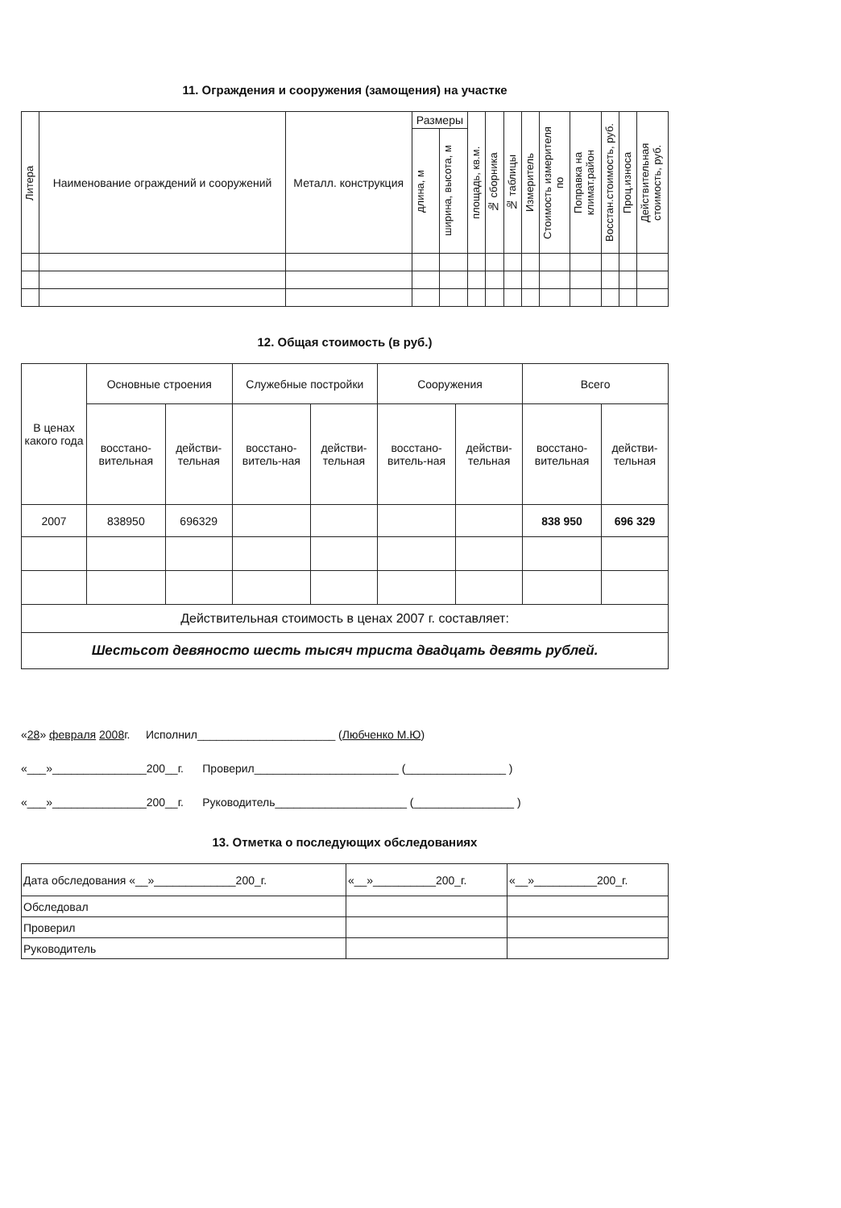11. Ограждения и сооружения (замощения) на участке
| Литера | Наименование ограждений и сооружений | Металл. конструкция | Размеры | | площадь, кв.м. | № сборника | № таблицы | Измеритель | Стоимость измерителя по | Поправка на климат.район | Восстан.стоимость, руб. | Проц.износа | Действительная стоимость, руб. |
| --- | --- | --- | --- | --- | --- | --- | --- | --- | --- | --- | --- | --- | --- |
| | | | длина, м | ширина, высота, м | | | | | | | | | |
12. Общая стоимость (в руб.)
| В ценах какого года | Основные строения | | Служебные постройки | | Сооружения | | Всего | |
| --- | --- | --- | --- | --- | --- | --- | --- | --- |
| | восстано-вительная | действи-тельная | восстано-витель-ная | действи-тельная | восстано-витель-ная | действи-тельная | восстано-вительная | действи-тельная |
| 2007 | 838950 | 696329 | | | | | 838 950 | 696 329 |
| Действительная стоимость в ценах 2007 г. составляет: | | | | | | | | |
| Шестьсот девяносто шесть тысяч триста двадцать девять рублей. | | | | | | | | |
«28» февраля 2008г. Исполнил______________________ (Любченко М.Ю)
«___»_______________200__г. Проверил_______________________ (________________ )
«___»_______________200__г. Руководитель_____________________ (________________ )
13. Отметка о последующих обследованиях
| Дата обследования «__»_____________200_г. | «__»__________200_г. | «__»__________200_г. |
| Обследовал | | |
| Проверил | | |
| Руководитель | | |